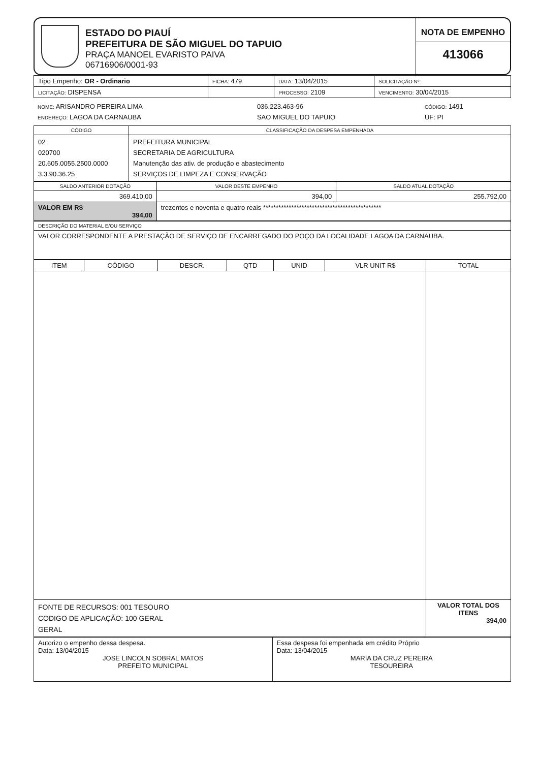ESTADO DO PIAUÍ
PREFEITURA DE SÃO MIGUEL DO TAPUIO
PRAÇA MANOEL EVARISTO PAIVA
06716906/0001-93
NOTA DE EMPENHO
413066
| Tipo Empenho: OR - Ordinario | FICHA: 479 | DATA: 13/04/2015 | SOLICITAÇÃO Nº: |
| LICITAÇÃO: DISPENSA | | PROCESSO: 2109 | VENCIMENTO: 30/04/2015 |
| NOME: ARISANDRO PEREIRA LIMA | 036.223.463-96 | CÓDIGO: 1491 |
| ENDEREÇO: LAGOA DA CARNAUBA | SAO MIGUEL DO TAPUIO | UF: PI |
| CÓDIGO | CLASSIFICAÇÃO DA DESPESA EMPENHADA |
| --- | --- |
| 02 020700 20.605.0055.2500.0000 3.3.90.36.25 | PREFEITURA MUNICIPAL SECRETARIA DE AGRICULTURA Manutenção das ativ. de produção e abastecimento SERVIÇOS DE LIMPEZA E CONSERVAÇÃO |
| SALDO ANTERIOR DOTAÇÃO | VALOR DESTE EMPENHO | SALDO ATUAL DOTAÇÃO |
| --- | --- | --- |
| 369.410,00 | 394,00 | 255.792,00 |
| VALOR EM R$ 394,00 | trezentos e noventa e quatro reais ********************************************** | |
| DESCRIÇÃO DO MATERIAL E/OU SERVIÇO |
| VALOR CORRESPONDENTE A PRESTAÇÃO DE SERVIÇO DE ENCARREGADO DO POÇO DA LOCALIDADE LAGOA DA CARNAUBA. |
| ITEM | CÓDIGO | DESCR. | QTD | UNID | VLR UNIT R$ | TOTAL |
| --- | --- | --- | --- | --- | --- | --- |
| FONTE DE RECURSOS: 001 TESOURO CODIGO DE APLICAÇÃO: 100 GERAL GERAL | | | | | | VALOR TOTAL DOS ITENS 394,00 |
| Autorizo o empenho dessa despesa. Data: 13/04/2015 JOSE LINCOLN SOBRAL MATOS PREFEITO MUNICIPAL | Essa despesa foi empenhada em crédito Próprio Data: 13/04/2015 MARIA DA CRUZ PEREIRA TESOUREIRA |